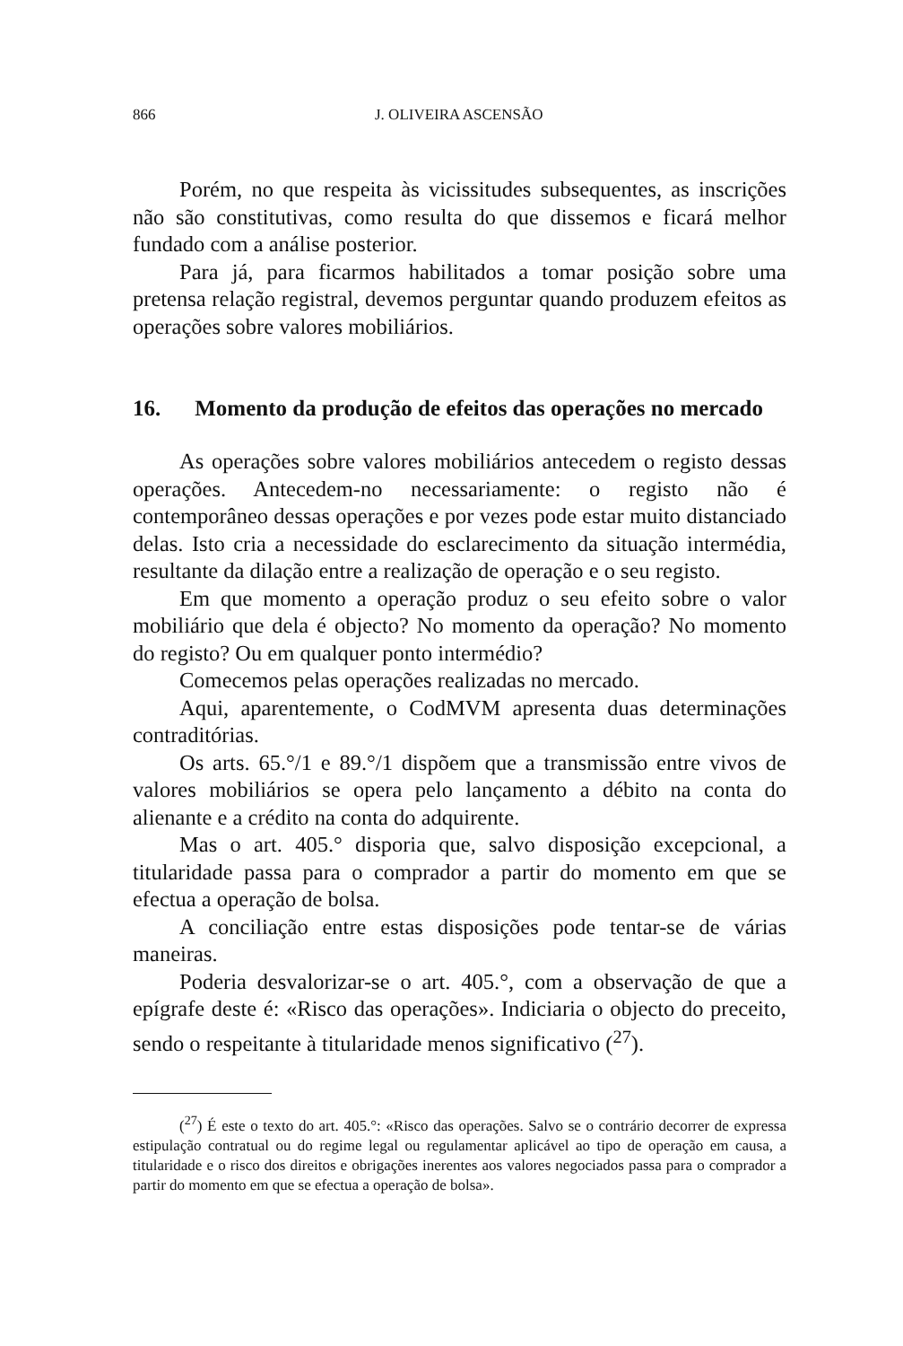866 J. OLIVEIRA ASCENSÃO
Porém, no que respeita às vicissitudes subsequentes, as inscrições não são constitutivas, como resulta do que dissemos e ficará melhor fundado com a análise posterior.
Para já, para ficarmos habilitados a tomar posição sobre uma pretensa relação registral, devemos perguntar quando produzem efeitos as operações sobre valores mobiliários.
16. Momento da produção de efeitos das operações no mercado
As operações sobre valores mobiliários antecedem o registo dessas operações. Antecedem-no necessariamente: o registo não é contemporâneo dessas operações e por vezes pode estar muito distanciado delas. Isto cria a necessidade do esclarecimento da situação intermédia, resultante da dilação entre a realização de operação e o seu registo.
Em que momento a operação produz o seu efeito sobre o valor mobiliário que dela é objecto? No momento da operação? No momento do registo? Ou em qualquer ponto intermédio?
Comecemos pelas operações realizadas no mercado.
Aqui, aparentemente, o CodMVM apresenta duas determinações contraditórias.
Os arts. 65.°/1 e 89.°/1 dispõem que a transmissão entre vivos de valores mobiliários se opera pelo lançamento a débito na conta do alienante e a crédito na conta do adquirente.
Mas o art. 405.° disporia que, salvo disposição excepcional, a titularidade passa para o comprador a partir do momento em que se efectua a operação de bolsa.
A conciliação entre estas disposições pode tentar-se de várias maneiras.
Poderia desvalorizar-se o art. 405.°, com a observação de que a epígrafe deste é: «Risco das operações». Indiciaria o objecto do preceito, sendo o respeitante à titularidade menos significativo (<sup>27</sup>).
(<sup>27</sup>) É este o texto do art. 405.°: «Risco das operações. Salvo se o contrário decorrer de expressa estipulação contratual ou do regime legal ou regulamentar aplicável ao tipo de operação em causa, a titularidade e o risco dos direitos e obrigações inerentes aos valores negociados passa para o comprador a partir do momento em que se efectua a operação de bolsa».